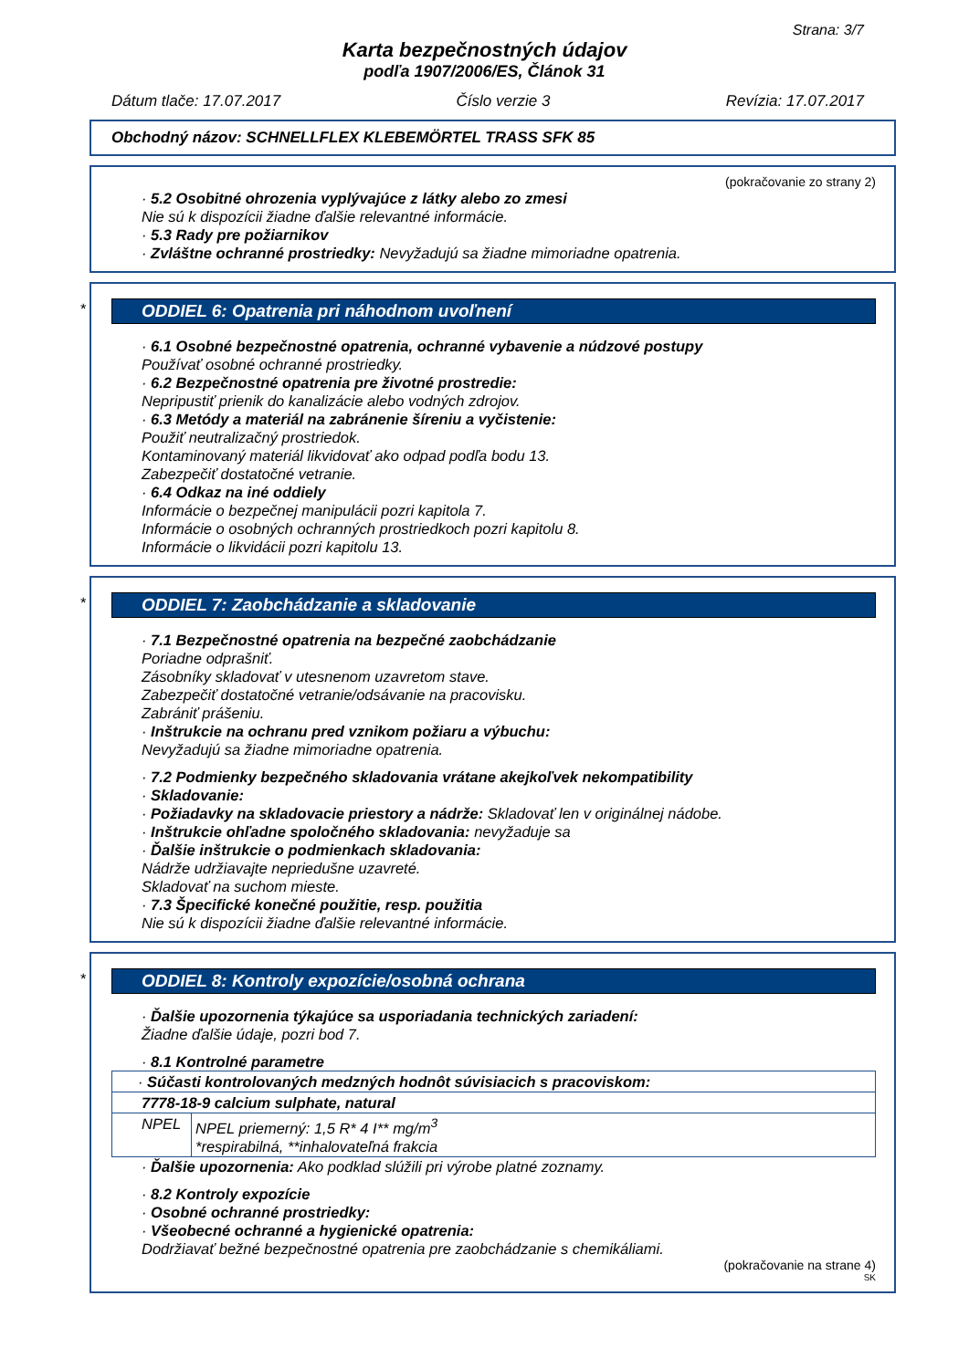Strana: 3/7
Karta bezpečnostných údajov
podľa 1907/2006/ES, Článok 31
Dátum tlače: 17.07.2017 Číslo verzie 3 Revízia: 17.07.2017
Obchodný názov: SCHNELLFLEX KLEBEMÖRTEL TRASS SFK 85
(pokračovanie zo strany 2)
· 5.2 Osobitné ohrozenia vyplývajúce z látky alebo zo zmesi
Nie sú k dispozícii žiadne ďalšie relevantné informácie.
· 5.3 Rady pre požiarnikov
· Zvláštne ochranné prostriedky: Nevyžadujú sa žiadne mimoriadne opatrenia.
*
ODDIEL 6: Opatrenia pri náhodnom uvoľnení
· 6.1 Osobné bezpečnostné opatrenia, ochranné vybavenie a núdzové postupy
Používať osobné ochranné prostriedky.
· 6.2 Bezpečnostné opatrenia pre životné prostredie:
Nepripustiť prienik do kanalizácie alebo vodných zdrojov.
· 6.3 Metódy a materiál na zabránenie šíreniu a vyčistenie:
Použiť neutralizačný prostriedok.
Kontaminovaný materiál likvidovať ako odpad podľa bodu 13.
Zabezpečiť dostatočné vetranie.
· 6.4 Odkaz na iné oddiely
Informácie o bezpečnej manipulácii pozri kapitola 7.
Informácie o osobných ochranných prostriedkoch pozri kapitolu 8.
Informácie o likvidácii pozri kapitolu 13.
*
ODDIEL 7: Zaobchádzanie a skladovanie
· 7.1 Bezpečnostné opatrenia na bezpečné zaobchádzanie
Poriadne odprašniť.
Zásobníky skladovať v utesnenom uzavretom stave.
Zabezpečiť dostatočné vetranie/odsávanie na pracovisku.
Zabrániť prášeniu.
· Inštrukcie na ochranu pred vznikom požiaru a výbuchu:
Nevyžadujú sa žiadne mimoriadne opatrenia.
· 7.2 Podmienky bezpečného skladovania vrátane akejkoľvek nekompatibility
· Skladovanie:
· Požiadavky na skladovacie priestory a nádrže: Skladovať len v originálnej nádobe.
· Inštrukcie ohľadne spoločného skladovania: nevyžaduje sa
· Ďalšie inštrukcie o podmienkach skladovania:
Nádrže udržiavajte nepriedušne uzavreté.
Skladovať na suchom mieste.
· 7.3 Špecifické konečné použitie, resp. použitia
Nie sú k dispozícii žiadne ďalšie relevantné informácie.
*
ODDIEL 8: Kontroly expozície/osobná ochrana
· Ďalšie upozornenia týkajúce sa usporiadania technických zariadení:
Žiadne ďalšie údaje, pozri bod 7.
· 8.1 Kontrolné parametre
| · Súčasti kontrolovaných medzných hodnôt súvisiacich s pracoviskom: | |
| 7778-18-9 calcium sulphate, natural | |
| NPEL | NPEL priemerný: 1,5 R* 4 I** mg/m<sup>3</sup> *respirabilná, **inhalovateľná frakcia |
· Ďalšie upozornenia: Ako podklad slúžili pri výrobe platné zoznamy.
· 8.2 Kontroly expozície
· Osobné ochranné prostriedky:
· Všeobecné ochranné a hygienické opatrenia:
Dodržiavať bežné bezpečnostné opatrenia pre zaobchádzanie s chemikáliami.
(pokračovanie na strane 4)
SK